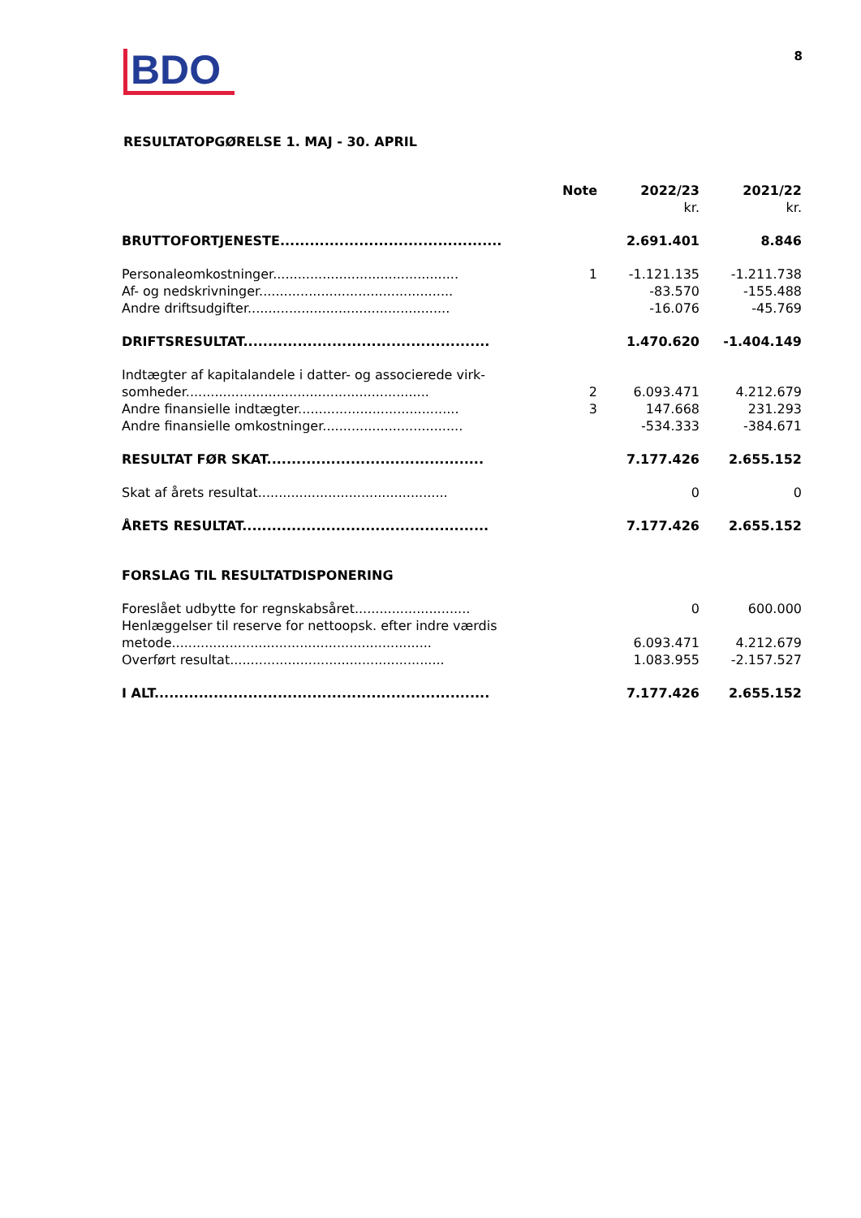BDO
8
RESULTATOPGØRELSE 1. MAJ - 30. APRIL
| | Note | 2022/23 | 2021/22 |
| --- | --- | --- | --- |
| | | kr. | kr. |
| BRUTTOFORTJENESTE............................................. | | 2.691.401 | 8.846 |
| Personaleomkostninger............................................. | 1 | -1.121.135 | -1.211.738 |
| Af- og nedskrivninger............................................... | | -83.570 | -155.488 |
| Andre driftsudgifter................................................. | | -16.076 | -45.769 |
| DRIFTSRESULTAT.................................................. | | 1.470.620 | -1.404.149 |
| Indtægter af kapitalandele i datter- og associerede virk- somheder........................................................... | 2 | 6.093.471 | 4.212.679 |
| Andre finansielle indtægter....................................... | 3 | 147.668 | 231.293 |
| Andre finansielle omkostninger.................................. | | -534.333 | -384.671 |
| RESULTAT FØR SKAT............................................ | | 7.177.426 | 2.655.152 |
| Skat af årets resultat.............................................. | | 0 | 0 |
| ÅRETS RESULTAT.................................................. | | 7.177.426 | 2.655.152 |
| FORSLAG TIL RESULTATDISPONERING | | | |
| Foreslået udbytte for regnskabsåret............................ | | 0 | 600.000 |
| Henlæggelser til reserve for nettoopsk. efter indre værdis metode............................................................... | | 6.093.471 | 4.212.679 |
| Overført resultat.................................................... | | 1.083.955 | -2.157.527 |
| I ALT.................................................................... | | 7.177.426 | 2.655.152 |